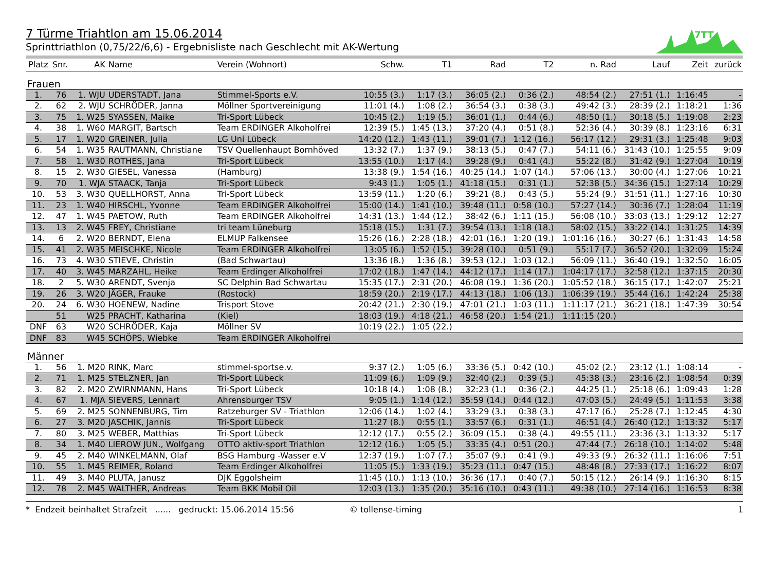7TT
7 Türme Triahtlon am 15.06.2014
Sprinttriathlon (0,75/22/6,6) - Ergebnisliste nach Geschlecht mit AK-Wertung
| Platz | Snr. | AK | Name | Verein (Wohnort) | Schw. | T1 | Rad | T2 | n. Rad | Lauf | Zeit | zurück |
| --- | --- | --- | --- | --- | --- | --- | --- | --- | --- | --- | --- | --- |
| Frauen | | | | | | | | | | | | |
| 1. | 76 | 1. WJU | UDERSTADT, Jana | Stimmel-Sports e.V. | 10:55 (3.) | 1:17 (3.) | 36:05 (2.) | 0:36 (2.) | 48:54 (2.) | 27:51 (1.) | 1:16:45 | - |
| 2. | 62 | 2. WJU | SCHRÖDER, Janna | Möllner Sportvereinigung | 11:01 (4.) | 1:08 (2.) | 36:54 (3.) | 0:38 (3.) | 49:42 (3.) | 28:39 (2.) | 1:18:21 | 1:36 |
| 3. | 75 | 1. W25 | SYASSEN, Maike | Tri-Sport Lübeck | 10:45 (2.) | 1:19 (5.) | 36:01 (1.) | 0:44 (6.) | 48:50 (1.) | 30:18 (5.) | 1:19:08 | 2:23 |
| 4. | 38 | 1. W60 | MARGIT, Bartsch | Team ERDINGER Alkoholfrei | 12:39 (5.) | 1:45 (13.) | 37:20 (4.) | 0:51 (8.) | 52:36 (4.) | 30:39 (8.) | 1:23:16 | 6:31 |
| 5. | 17 | 1. W20 | GREINER, Julia | LG Uni Lübeck | 14:20 (12.) | 1:43 (11.) | 39:01 (7.) | 1:12 (16.) | 56:17 (12.) | 29:31 (3.) | 1:25:48 | 9:03 |
| 6. | 54 | 1. W35 | RAUTMANN, Christiane | TSV Quellenhaupt Bornhöved | 13:32 (7.) | 1:37 (9.) | 38:13 (5.) | 0:47 (7.) | 54:11 (6.) | 31:43 (10.) | 1:25:55 | 9:09 |
| 7. | 58 | 1. W30 | ROTHES, Jana | Tri-Sport Lübeck | 13:55 (10.) | 1:17 (4.) | 39:28 (9.) | 0:41 (4.) | 55:22 (8.) | 31:42 (9.) | 1:27:04 | 10:19 |
| 8. | 15 | 2. W30 | GIESEL, Vanessa | (Hamburg) | 13:38 (9.) | 1:54 (16.) | 40:25 (14.) | 1:07 (14.) | 57:06 (13.) | 30:00 (4.) | 1:27:06 | 10:21 |
| 9. | 70 | 1. WJA | STAACK, Tanja | Tri-Sport Lübeck | 9:43 (1.) | 1:05 (1.) | 41:18 (15.) | 0:31 (1.) | 52:38 (5.) | 34:36 (15.) | 1:27:14 | 10:29 |
| 10. | 53 | 3. W30 | QUELLHORST, Anna | Tri-Sport Lübeck | 13:59 (11.) | 1:20 (6.) | 39:21 (8.) | 0:43 (5.) | 55:24 (9.) | 31:51 (11.) | 1:27:16 | 10:30 |
| 11. | 23 | 1. W40 | HIRSCHL, Yvonne | Team ERDINGER Alkoholfrei | 15:00 (14.) | 1:41 (10.) | 39:48 (11.) | 0:58 (10.) | 57:27 (14.) | 30:36 (7.) | 1:28:04 | 11:19 |
| 12. | 47 | 1. W45 | PAETOW, Ruth | Team ERDINGER Alkoholfrei | 14:31 (13.) | 1:44 (12.) | 38:42 (6.) | 1:11 (15.) | 56:08 (10.) | 33:03 (13.) | 1:29:12 | 12:27 |
| 13. | 13 | 2. W45 | FREY, Christiane | tri team Lüneburg | 15:18 (15.) | 1:31 (7.) | 39:54 (13.) | 1:18 (18.) | 58:02 (15.) | 33:22 (14.) | 1:31:25 | 14:39 |
| 14. | 6 | 2. W20 | BERNDT, Elena | ELMUP Falkensee | 15:26 (16.) | 2:28 (18.) | 42:01 (16.) | 1:20 (19.) | 1:01:16 (16.) | 30:27 (6.) | 1:31:43 | 14:58 |
| 15. | 41 | 2. W35 | MEISCHKE, Nicole | Team ERDINGER Alkoholfrei | 13:05 (6.) | 1:52 (15.) | 39:28 (10.) | 0:51 (9.) | 55:17 (7.) | 36:52 (20.) | 1:32:09 | 15:24 |
| 16. | 73 | 4. W30 | STIEVE, Christin | (Bad Schwartau) | 13:36 (8.) | 1:36 (8.) | 39:53 (12.) | 1:03 (12.) | 56:09 (11.) | 36:40 (19.) | 1:32:50 | 16:05 |
| 17. | 40 | 3. W45 | MARZAHL, Heike | Team Erdinger Alkoholfrei | 17:02 (18.) | 1:47 (14.) | 44:12 (17.) | 1:14 (17.) | 1:04:17 (17.) | 32:58 (12.) | 1:37:15 | 20:30 |
| 18. | 2 | 5. W30 | ARENDT, Svenja | SC Delphin Bad Schwartau | 15:35 (17.) | 2:31 (20.) | 46:08 (19.) | 1:36 (20.) | 1:05:52 (18.) | 36:15 (17.) | 1:42:07 | 25:21 |
| 19. | 26 | 3. W20 | JÄGER, Frauke | (Rostock) | 18:59 (20.) | 2:19 (17.) | 44:13 (18.) | 1:06 (13.) | 1:06:39 (19.) | 35:44 (16.) | 1:42:24 | 25:38 |
| 20. | 24 | 6. W30 | HOENEW, Nadine | Trisport Stove | 20:42 (21.) | 2:30 (19.) | 47:01 (21.) | 1:03 (11.) | 1:11:17 (21.) | 36:21 (18.) | 1:47:39 | 30:54 |
| | 51 | W25 | PRACHT, Katharina | (Kiel) | 18:03 (19.) | 4:18 (21.) | 46:58 (20.) | 1:54 (21.) | 1:11:15 (20.) | | | |
| DNF | 63 | W20 | SCHRÖDER, Kaja | Möllner SV | 10:19 (22.) | 1:05 (22.) | | | | | | |
| DNF | 83 | W45 | SCHÖPS, Wiebke | Team ERDINGER Alkoholfrei | | | | | | | | |
| Männer | | | | | | | | | | | | |
| 1. | 56 | 1. M20 | RINK, Marc | stimmel-sportse.v. | 9:37 (2.) | 1:05 (6.) | 33:36 (5.) | 0:42 (10.) | 45:02 (2.) | 23:12 (1.) | 1:08:14 | - |
| 2. | 71 | 1. M25 | STELZNER, Jan | Tri-Sport Lübeck | 11:09 (6.) | 1:09 (9.) | 32:40 (2.) | 0:39 (5.) | 45:38 (3.) | 23:16 (2.) | 1:08:54 | 0:39 |
| 3. | 82 | 2. M20 | ZWIRNMANN, Hans | Tri-Sport Lübeck | 10:18 (4.) | 1:08 (8.) | 32:23 (1.) | 0:36 (2.) | 44:25 (1.) | 25:18 (6.) | 1:09:43 | 1:28 |
| 4. | 67 | 1. MJA | SIEVERS, Lennart | Ahrensburger TSV | 9:05 (1.) | 1:14 (12.) | 35:59 (14.) | 0:44 (12.) | 47:03 (5.) | 24:49 (5.) | 1:11:53 | 3:38 |
| 5. | 69 | 2. M25 | SONNENBURG, Tim | Ratzeburger SV - Triathlon | 12:06 (14.) | 1:02 (4.) | 33:29 (3.) | 0:38 (3.) | 47:17 (6.) | 25:28 (7.) | 1:12:45 | 4:30 |
| 6. | 27 | 3. M20 | JASCHIK, Jannis | Tri-Sport Lübeck | 11:27 (8.) | 0:55 (1.) | 33:57 (6.) | 0:31 (1.) | 46:51 (4.) | 26:40 (12.) | 1:13:32 | 5:17 |
| 7. | 80 | 3. M25 | WEBER, Matthias | Tri-Sport Lübeck | 12:12 (17.) | 0:55 (2.) | 36:09 (15.) | 0:38 (4.) | 49:55 (11.) | 23:36 (3.) | 1:13:32 | 5:17 |
| 8. | 34 | 1. M40 | LIEROW JUN., Wolfgang | OTTO aktiv-sport Triathlon | 12:12 (16.) | 1:05 (5.) | 33:35 (4.) | 0:51 (20.) | 47:44 (7.) | 26:18 (10.) | 1:14:02 | 5:48 |
| 9. | 45 | 2. M40 | WINKELMANN, Olaf | BSG Hamburg -Wasser e.V | 12:37 (19.) | 1:07 (7.) | 35:07 (9.) | 0:41 (9.) | 49:33 (9.) | 26:32 (11.) | 1:16:06 | 7:51 |
| 10. | 55 | 1. M45 | REIMER, Roland | Team Erdinger Alkoholfrei | 11:05 (5.) | 1:33 (19.) | 35:23 (11.) | 0:47 (15.) | 48:48 (8.) | 27:33 (17.) | 1:16:22 | 8:07 |
| 11. | 49 | 3. M40 | PLUTA, Janusz | DJK Eggolsheim | 11:45 (10.) | 1:13 (10.) | 36:36 (17.) | 0:40 (7.) | 50:15 (12.) | 26:14 (9.) | 1:16:30 | 8:15 |
| 12. | 78 | 2. M45 | WALTHER, Andreas | Team BKK Mobil Oil | 12:03 (13.) | 1:35 (20.) | 35:16 (10.) | 0:43 (11.) | 49:38 (10.) | 27:14 (16.) | 1:16:53 | 8:38 |
* Endzeit beinhaltet Strafzeit ...... gedruckt: 15.06.2014 15:56 © tollense-timing 1